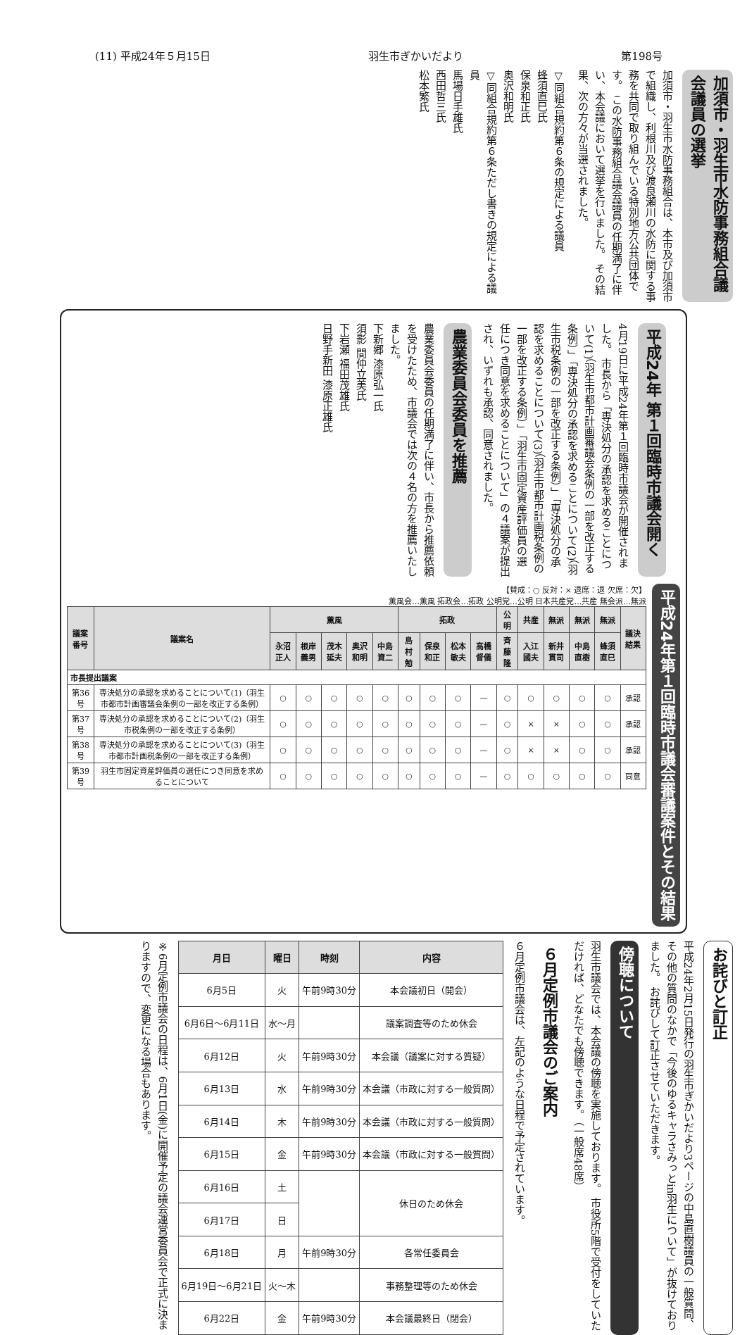(11) 平成24年５月15日 羽生市ぎかいだより 第198号
加須市・羽生市水防事務組合議会議員の選挙
加須市・羽生市水防事務組合は、本市及び加須市で組織し、利根川及び渡良瀬川の水防に関する事務を共同で取り組んでいる特別地方公共団体です。 この水防事務組合議会議員の任期満了に伴い、本会議において選挙を行いました。 その結果、次の方々が当選されました。
▽同組合規約第６条の規定による議員
蜂須直巳氏
保泉和正氏
奥沢和明氏
▽同組合規約第６条ただし書きの規定による議員
馬場日手雄氏
西田哲三氏
松本繁氏
平成24年 第１回臨時市議会開く
4月19日に平成24年第１回臨時市議会が開催されました。 市長から「専決処分の承認を求めることについて(1)（羽生市都市計画審議会条例の一部を改正する条例）」「専決処分の承認を求めることについて(2)（羽生市税条例の一部を改正する条例）」「専決処分の承認を求めることについて(3)（羽生市都市計画税条例の一部を改正する条例）」「羽生市固定資産評価員の選任につき同意を求めることについて」の４議案が提出され、いずれも承認、同意されました。
農業委員会委員を推薦
農業委員会委員の任期満了に伴い、市長から推薦依頼を受けたため、市議会では次の４名の方を推薦いたしました。
下新郷 漆原弘一氏
須影 間仲立美氏
下岩瀬 福田茂雄氏
日野手新田 漆原正雄氏
【賛成：○ 反対：× 退席：退 欠席：欠】
薫風会…薫風 拓政会…拓政 公明党…公明 日本共産党…共産 無会派…無派
| 議案番号 | 議案名 | 薫風 | | | | | 拓政 | | | | 公明 | 共産 | 無派 | 無派 | 無派 | 議決結果 |
| --- | --- | --- | --- | --- | --- | --- | --- | --- | --- | --- | --- | --- | --- | --- | --- | --- |
| | | 永沼正人 | 根岸義男 | 茂木延夫 | 奥沢和明 | 中島資二 | 島村勉 | 保泉和正 | 松本敏夫 | 高橋督儀 | 斉藤隆 | 入江國夫 | 新井貫司 | 中島直樹 | 蜂須直巳 | |
| 市長提出議案 | | | | | | | | | | | | | | | | |
| 第36号 | 専決処分の承認を求めることについて(1)（羽生市都市計画審議会条例の一部を改正する条例） | ○ | ○ | ○ | ○ | ○ | ○ | ○ | ○ | — | ○ | ○ | ○ | ○ | ○ | 承認 |
| 第37号 | 専決処分の承認を求めることについて(2)（羽生市税条例の一部を改正する条例） | ○ | ○ | ○ | ○ | ○ | ○ | ○ | ○ | — | ○ | × | × | ○ | ○ | 承認 |
| 第38号 | 専決処分の承認を求めることについて(3)（羽生市都市計画税条例の一部を改正する条例） | ○ | ○ | ○ | ○ | ○ | ○ | ○ | ○ | — | ○ | × | × | ○ | ○ | 承認 |
| 第39号 | 羽生市固定資産評価員の選任につき同意を求めることについて | ○ | ○ | ○ | ○ | ○ | ○ | ○ | ○ | — | ○ | ○ | ○ | ○ | ○ | 同意 |
平成24年第１回臨時市議会審議案件とその結果
お詫びと訂正
平成24年2月15日発行の羽生市ぎかいだより3ページの中島直樹議員の一般質問、その他の質問のなかで「今後のゆるキャラさみっとin羽生について」が抜けておりました。 お詫びして訂正させていただきます。
傍聴について
羽生市議会では、本会議の傍聴を実施しております。 市役所5階で受付をしていただければ、どなたでも傍聴できます。（一般席48席）
６月定例市議会のご案内
６月定例市議会は、左記のような日程で予定されています。
| 月日 | 曜日 | 時刻 | 内容 |
| --- | --- | --- | --- |
| 6月5日 | 火 | 午前9時30分 | 本会議初日（開会） |
| 6月6日～6月11日 | 水～月 | | 議案調査等のため休会 |
| 6月12日 | 火 | 午前9時30分 | 本会議（議案に対する質疑） |
| 6月13日 | 水 | 午前9時30分 | 本会議（市政に対する一般質問） |
| 6月14日 | 木 | 午前9時30分 | 本会議（市政に対する一般質問） |
| 6月15日 | 金 | 午前9時30分 | 本会議（市政に対する一般質問） |
| 6月16日 | 土 | | 休日のため休会 |
| 6月17日 | 日 | | |
| 6月18日 | 月 | 午前9時30分 | 各常任委員会 |
| 6月19日～6月21日 | 火～木 | | 事務整理等のため休会 |
| 6月22日 | 金 | 午前9時30分 | 本会議最終日（閉会） |
※6月定例市議会の日程は、6月1日(金)に開催予定の議会運営委員会で正式に決まりますので、変更になる場合もあります。